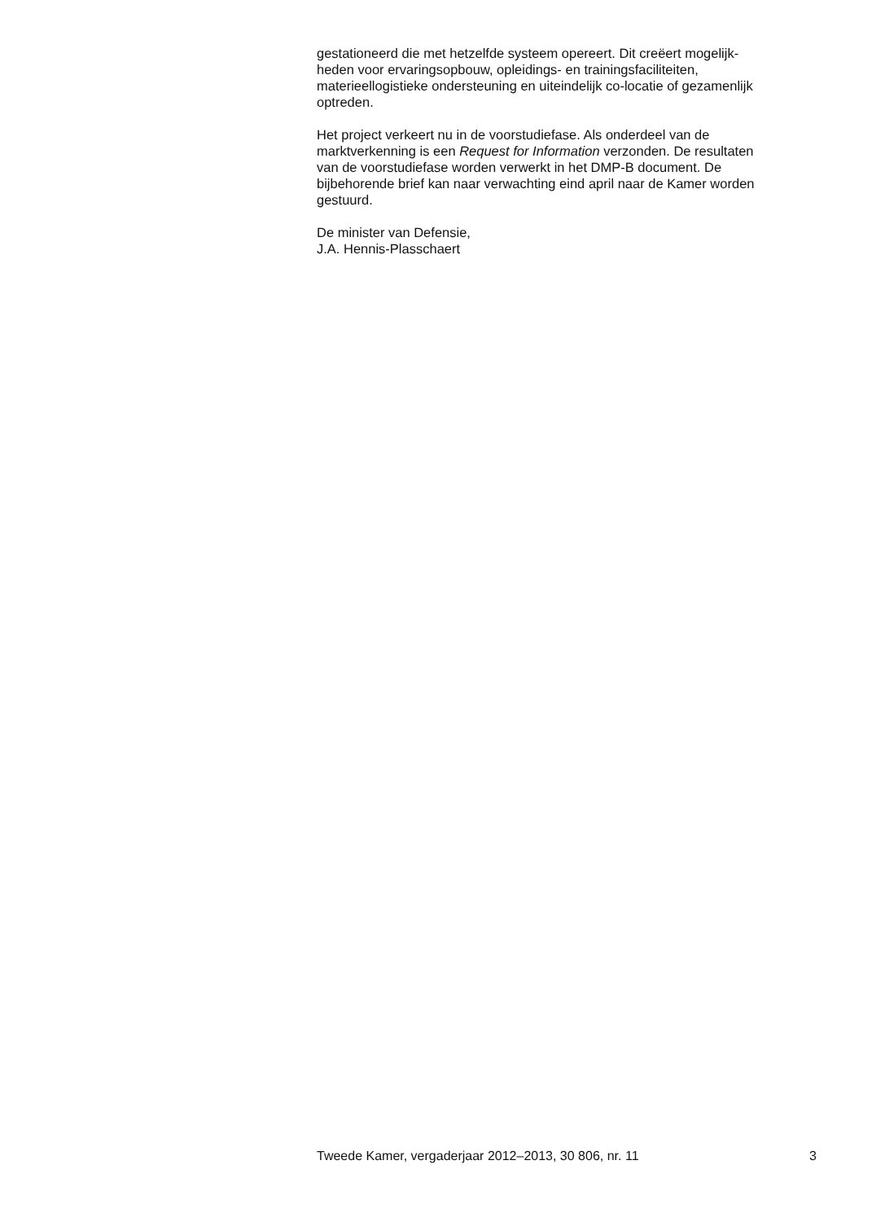gestationeerd die met hetzelfde systeem opereert. Dit creëert mogelijk-
heden voor ervaringsopbouw, opleidings- en trainingsfaciliteiten,
materieellogistieke ondersteuning en uiteindelijk co-locatie of gezamenlijk
optreden.
Het project verkeert nu in de voorstudiefase. Als onderdeel van de
marktverkenning is een Request for Information verzonden. De resultaten
van de voorstudiefase worden verwerkt in het DMP-B document. De
bijbehorende brief kan naar verwachting eind april naar de Kamer worden
gestuurd.
De minister van Defensie,
J.A. Hennis-Plasschaert
Tweede Kamer, vergaderjaar 2012–2013, 30 806, nr. 11 3